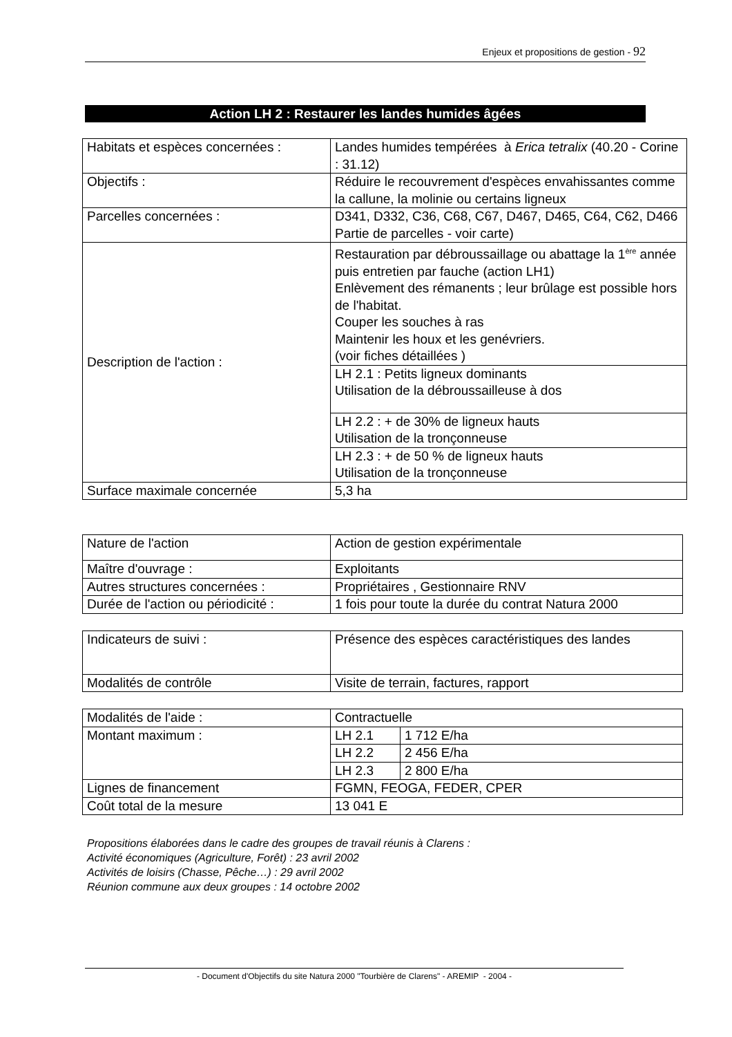Enjeux et propositions de gestion - 92
Action LH 2 : Restaurer les landes humides âgées
| Habitats et espèces concernées : | Landes humides tempérées à Erica tetralix (40.20 - Corine : 31.12) |
| Objectifs : | Réduire le recouvrement d'espèces envahissantes comme la callune, la molinie ou certains ligneux |
| Parcelles concernées : | D341, D332, C36, C68, C67, D467, D465, C64, C62, D466 Partie de parcelles - voir carte) |
| Description de l'action : | Restauration par débroussaillage ou abattage la 1<sup>ère</sup> année puis entretien par fauche (action LH1) Enlèvement des rémanents ; leur brûlage est possible hors de l'habitat. Couper les souches à ras Maintenir les houx et les genévriers. (voir fiches détaillées ) |
| | LH 2.1 : Petits ligneux dominants Utilisation de la débroussailleuse à dos |
| | LH 2.2 : + de 30% de ligneux hauts Utilisation de la tronçonneuse |
| | LH 2.3 : + de 50 % de ligneux hauts Utilisation de la tronçonneuse |
| Surface maximale concernée | 5,3 ha |
| Nature de l'action | Action de gestion expérimentale |
| Maître d'ouvrage : | Exploitants |
| Autres structures concernées : | Propriétaires , Gestionnaire RNV |
| Durée de l'action ou périodicité : | 1 fois pour toute la durée du contrat Natura 2000 |
| Indicateurs de suivi : | Présence des espèces caractéristiques des landes |
| Modalités de contrôle | Visite de terrain, factures, rapport |
| Modalités de l'aide : | Contractuelle | |
| Montant maximum : | LH 2.1 | 1 712 E/ha |
| | LH 2.2 | 2 456 E/ha |
| | LH 2.3 | 2 800 E/ha |
| Lignes de financement | FGMN, FEOGA, FEDER, CPER | |
| Coût total de la mesure | 13 041 E | |
Propositions élaborées dans le cadre des groupes de travail réunis à Clarens :
Activité économiques (Agriculture, Forêt) : 23 avril 2002
Activités de loisirs (Chasse, Pêche…) : 29 avril 2002
Réunion commune aux deux groupes : 14 octobre 2002
- Document d'Objectifs du site Natura 2000 "Tourbière de Clarens" - AREMIP - 2004 -